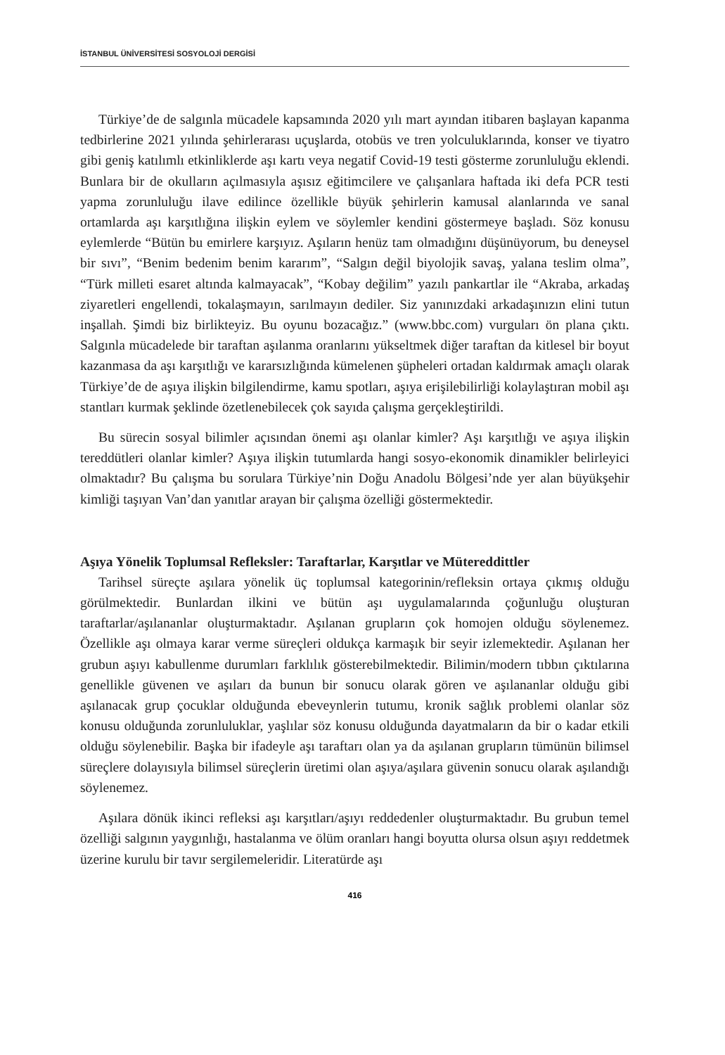İSTANBUL ÜNİVERSİTESİ SOSYOLOJİ DERGİSİ
Türkiye’de de salgınla mücadele kapsamında 2020 yılı mart ayından itibaren başlayan kapanma tedbirlerine 2021 yılında şehirlerarası uçuşlarda, otobüs ve tren yolculuklarında, konser ve tiyatro gibi geniş katılımlı etkinliklerde aşı kartı veya negatif Covid-19 testi gösterme zorunluluğu eklendi. Bunlara bir de okulların açılmasıyla aşısız eğitimcilere ve çalışanlara haftada iki defa PCR testi yapma zorunluluğu ilave edilince özellikle büyük şehirlerin kamusal alanlarında ve sanal ortamlarda aşı karşıtlığına ilişkin eylem ve söylemler kendini göstermeye başladı. Söz konusu eylemlerde “Bütün bu emirlere karşıyız. Aşıların henüz tam olmadığını düşünüyorum, bu deneysel bir sıvı”, “Benim bedenim benim kararım”, “Salgın değil biyolojik savaş, yalana teslim olma”, “Türk milleti esaret altında kalmayacak”, “Kobay değilim” yazılı pankartlar ile “Akraba, arkadaş ziyaretleri engellendi, tokalaşmayın, sarılmayın dediler. Siz yanınızdaki arkadaşınızın elini tutun inşallah. Şimdi biz birlikteyiz. Bu oyunu bozacağız.” (www.bbc.com) vurguları ön plana çıktı. Salgınla mücadelede bir taraftan aşılanma oranlarını yükseltmek diğer taraftan da kitlesel bir boyut kazanmasa da aşı karşıtlığı ve kararsızlığında kümelenen şüpheleri ortadan kaldırmak amaçlı olarak Türkiye’de de aşıya ilişkin bilgilendirme, kamu spotları, aşıya erişilebilirliği kolaylaştıran mobil aşı stantları kurmak şeklinde özetlenebilecek çok sayıda çalışma gerçekleştirildi.
Bu sürecin sosyal bilimler açısından önemi aşı olanlar kimler? Aşı karşıtlığı ve aşıya ilişkin tereddütleri olanlar kimler? Aşıya ilişkin tutumlarda hangi sosyo-ekonomik dinamikler belirleyici olmaktadır? Bu çalışma bu sorulara Türkiye’nin Doğu Anadolu Bölgesi’nde yer alan büyükşehir kimliği taşıyan Van’dan yanıtlar arayan bir çalışma özelliği göstermektedir.
Aşıya Yönelik Toplumsal Refleksler: Taraftarlar, Karşıtlar ve Mütereddittler
Tarihsel süreçte aşılara yönelik üç toplumsal kategorinin/refleksin ortaya çıkmış olduğu görülmektedir. Bunlardan ilkini ve bütün aşı uygulamalarında çoğunluğu oluşturan taraftarlar/aşılananlar oluşturmaktadır. Aşılanan grupların çok homojen olduğu söylenemez. Özellikle aşı olmaya karar verme süreçleri oldukça karmaşık bir seyir izlemektedir. Aşılanan her grubun aşıyı kabullenme durumları farklılık gösterebilmektedir. Bilimin/modern tıbbın çıktılarına genellikle güvenen ve aşıları da bunun bir sonucu olarak gören ve aşılananlar olduğu gibi aşılanacak grup çocuklar olduğunda ebeveynlerin tutumu, kronik sağlık problemi olanlar söz konusu olduğunda zorunluluklar, yaşlılar söz konusu olduğunda dayatmaların da bir o kadar etkili olduğu söylenebilir. Başka bir ifadeyle aşı taraftarı olan ya da aşılanan grupların tümünün bilimsel süreçlere dolayısıyla bilimsel süreçlerin üretimi olan aşıya/aşılara güvenin sonucu olarak aşılandığı söylenemez.
Aşılara dönük ikinci refleksi aşı karşıtları/aşıyı reddedenler oluşturmaktadır. Bu grubun temel özelliği salgının yaygınlığı, hastalanma ve ölüm oranları hangi boyutta olursa olsun aşıyı reddetmek üzerine kurulu bir tavır sergilemeleridir. Literatürde aşı
416